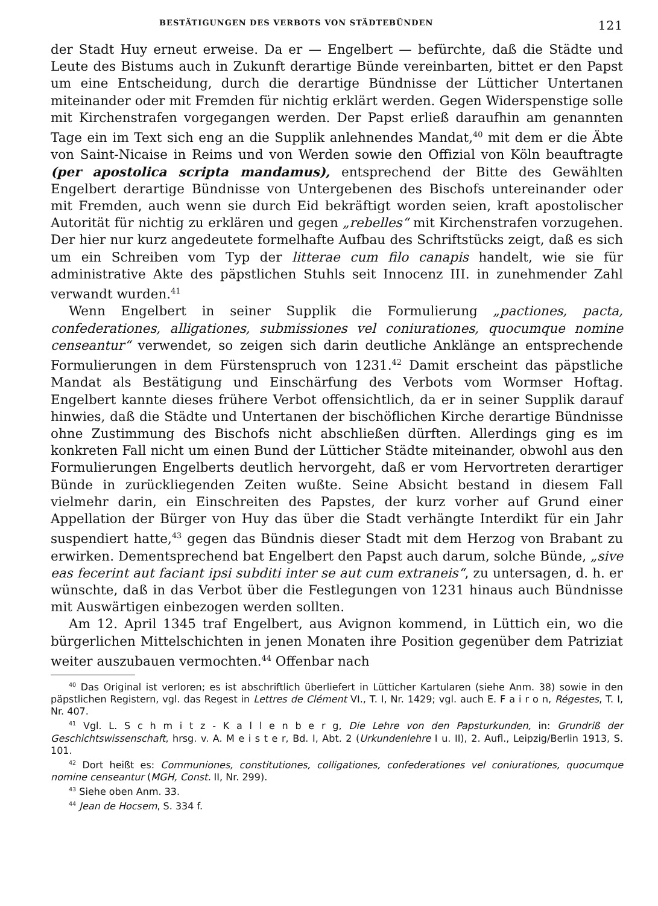BESTÄTIGUNGEN DES VERBOTS VON STÄDTEBÜNDEN 121
der Stadt Huy erneut erweise. Da er — Engelbert — befürchte, daß die Städte und Leute des Bistums auch in Zukunft derartige Bünde vereinbarten, bittet er den Papst um eine Entscheidung, durch die derartige Bündnisse der Lütticher Untertanen miteinander oder mit Fremden für nichtig erklärt werden. Gegen Widerspenstige solle mit Kirchenstrafen vorgegangen werden. Der Papst erließ daraufhin am genannten Tage ein im Text sich eng an die Supplik anlehnendes Mandat,<sup>40</sup> mit dem er die Äbte von Saint-Nicaise in Reims und von Werden sowie den Offizial von Köln beauftragte (per apostolica scripta mandamus), entsprechend der Bitte des Gewählten Engelbert derartige Bündnisse von Untergebenen des Bischofs untereinander oder mit Fremden, auch wenn sie durch Eid bekräftigt worden seien, kraft apostolischer Autorität für nichtig zu erklären und gegen „rebelles“ mit Kirchenstrafen vorzugehen. Der hier nur kurz angedeutete formelhafte Aufbau des Schriftstücks zeigt, daß es sich um ein Schreiben vom Typ der litterae cum filo canapis handelt, wie sie für administrative Akte des päpstlichen Stuhls seit Innocenz III. in zunehmender Zahl verwandt wurden.<sup>41</sup>
Wenn Engelbert in seiner Supplik die Formulierung „pactiones, pacta, confederationes, alligationes, submissiones vel coniurationes, quocumque nomine censeantur“ verwendet, so zeigen sich darin deutliche Anklänge an entsprechende Formulierungen in dem Fürstenspruch von 1231.<sup>42</sup> Damit erscheint das päpstliche Mandat als Bestätigung und Einschärfung des Verbots vom Wormser Hoftag. Engelbert kannte dieses frühere Verbot offensichtlich, da er in seiner Supplik darauf hinwies, daß die Städte und Untertanen der bischöflichen Kirche derartige Bündnisse ohne Zustimmung des Bischofs nicht abschließen dürften. Allerdings ging es im konkreten Fall nicht um einen Bund der Lütticher Städte miteinander, obwohl aus den Formulierungen Engelberts deutlich hervorgeht, daß er vom Hervortreten derartiger Bünde in zurückliegenden Zeiten wußte. Seine Absicht bestand in diesem Fall vielmehr darin, ein Einschreiten des Papstes, der kurz vorher auf Grund einer Appellation der Bürger von Huy das über die Stadt verhängte Interdikt für ein Jahr suspendiert hatte,<sup>43</sup> gegen das Bündnis dieser Stadt mit dem Herzog von Brabant zu erwirken. Dementsprechend bat Engelbert den Papst auch darum, solche Bünde, „sive eas fecerint aut faciant ipsi subditi inter se aut cum extraneis“, zu untersagen, d. h. er wünschte, daß in das Verbot über die Festlegungen von 1231 hinaus auch Bündnisse mit Auswärtigen einbezogen werden sollten.
Am 12. April 1345 traf Engelbert, aus Avignon kommend, in Lüttich ein, wo die bürgerlichen Mittelschichten in jenen Monaten ihre Position gegenüber dem Patriziat weiter auszubauen vermochten.<sup>44</sup> Offenbar nach
<sup>40</sup> Das Original ist verloren; es ist abschriftlich überliefert in Lütticher Kartularen (siehe Anm. 38) sowie in den päpstlichen Registern, vgl. das Regest in Lettres de Clément VI., T. I, Nr. 1429; vgl. auch E. F a i r o n, Régestes, T. I, Nr. 407.
<sup>41</sup> Vgl. L. S c h m i t z - K a l l e n b e r g, Die Lehre von den Papsturkunden, in: Grundriß der Geschichtswissenschaft, hrsg. v. A. M e i s t e r, Bd. I, Abt. 2 (Urkundenlehre I u. II), 2. Aufl., Leipzig/Berlin 1913, S. 101.
<sup>42</sup> Dort heißt es: Communiones, constitutiones, colligationes, confederationes vel coniurationes, quocumque nomine censeantur (MGH, Const. II, Nr. 299).
<sup>43</sup> Siehe oben Anm. 33.
<sup>44</sup> Jean de Hocsem, S. 334 f.